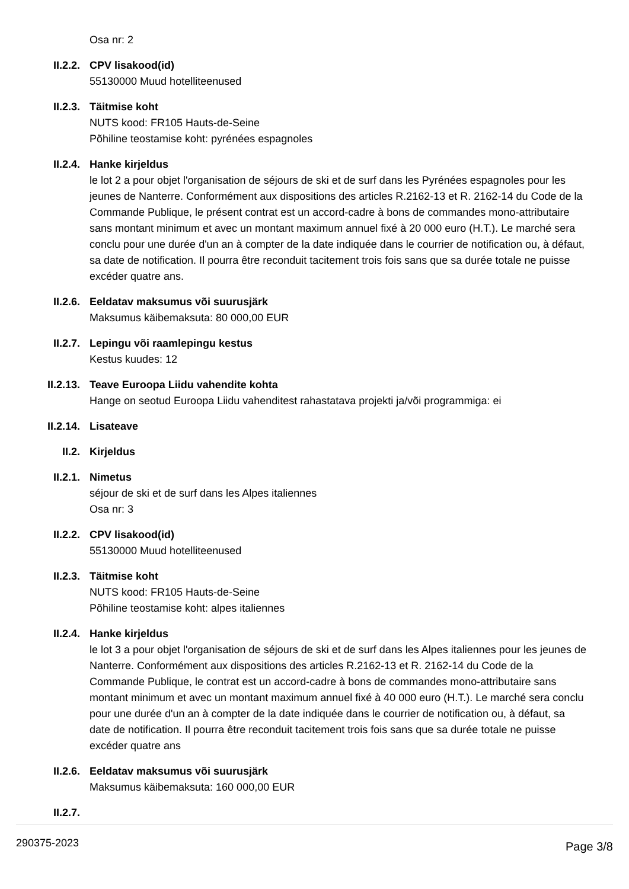Osa nr: 2
II.2.2. CPV lisakood(id)
55130000 Muud hotelliteenused
II.2.3. Täitmise koht
NUTS kood: FR105 Hauts-de-Seine
Põhiline teostamise koht: pyrénées espagnoles
II.2.4. Hanke kirjeldus
le lot 2 a pour objet l'organisation de séjours de ski et de surf dans les Pyrénées espagnoles pour les jeunes de Nanterre. Conformément aux dispositions des articles R.2162-13 et R. 2162-14 du Code de la Commande Publique, le présent contrat est un accord-cadre à bons de commandes mono-attributaire sans montant minimum et avec un montant maximum annuel fixé à 20 000 euro (H.T.). Le marché sera conclu pour une durée d'un an à compter de la date indiquée dans le courrier de notification ou, à défaut, sa date de notification. Il pourra être reconduit tacitement trois fois sans que sa durée totale ne puisse excéder quatre ans.
II.2.6. Eeldatav maksumus või suurusjärk
Maksumus käibemaksuta: 80 000,00 EUR
II.2.7. Lepingu või raamlepingu kestus
Kestus kuudes: 12
II.2.13. Teave Euroopa Liidu vahendite kohta
Hange on seotud Euroopa Liidu vahenditest rahastatava projekti ja/või programmiga: ei
II.2.14. Lisateave
II.2. Kirjeldus
II.2.1. Nimetus
séjour de ski et de surf dans les Alpes italiennes
Osa nr: 3
II.2.2. CPV lisakood(id)
55130000 Muud hotelliteenused
II.2.3. Täitmise koht
NUTS kood: FR105 Hauts-de-Seine
Põhiline teostamise koht: alpes italiennes
II.2.4. Hanke kirjeldus
le lot 3 a pour objet l'organisation de séjours de ski et de surf dans les Alpes italiennes pour les jeunes de Nanterre. Conformément aux dispositions des articles R.2162-13 et R. 2162-14 du Code de la Commande Publique, le contrat est un accord-cadre à bons de commandes mono-attributaire sans montant minimum et avec un montant maximum annuel fixé à 40 000 euro (H.T.). Le marché sera conclu pour une durée d'un an à compter de la date indiquée dans le courrier de notification ou, à défaut, sa date de notification. Il pourra être reconduit tacitement trois fois sans que sa durée totale ne puisse excéder quatre ans
II.2.6. Eeldatav maksumus või suurusjärk
Maksumus käibemaksuta: 160 000,00 EUR
II.2.7.
290375-2023 Page 3/8